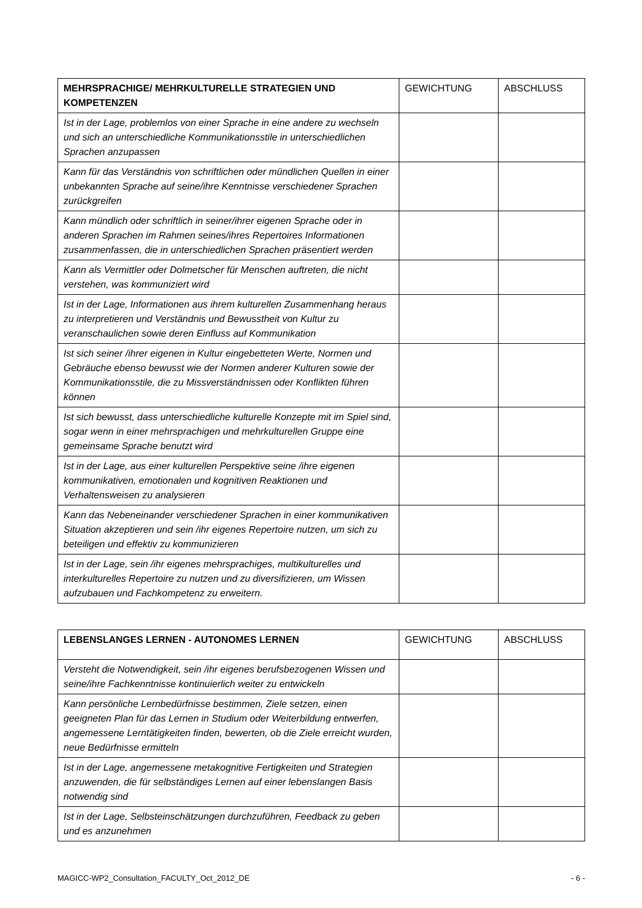| MEHRSPRACHIGE/ MEHRKULTURELLE STRATEGIEN UND KOMPETENZEN | GEWICHTUNG | ABSCHLUSS |
| --- | --- | --- |
| Ist in der Lage, problemlos von einer Sprache in eine andere zu wechseln und sich an unterschiedliche Kommunikationsstile in unterschiedlichen Sprachen anzupassen | | |
| Kann für das Verständnis von schriftlichen oder mündlichen Quellen in einer unbekannten Sprache auf seine/ihre Kenntnisse verschiedener Sprachen zurückgreifen | | |
| Kann mündlich oder schriftlich in seiner/ihrer eigenen Sprache oder in anderen Sprachen im Rahmen seines/ihres Repertoires Informationen zusammenfassen, die in unterschiedlichen Sprachen präsentiert werden | | |
| Kann als Vermittler oder Dolmetscher für Menschen auftreten, die nicht verstehen, was kommuniziert wird | | |
| Ist in der Lage, Informationen aus ihrem kulturellen Zusammenhang heraus zu interpretieren und Verständnis und Bewusstheit von Kultur zu veranschaulichen sowie deren Einfluss auf Kommunikation | | |
| Ist sich seiner /ihrer eigenen in Kultur eingebetteten Werte, Normen und Gebräuche ebenso bewusst wie der Normen anderer Kulturen sowie der Kommunikationsstile, die zu Missverständnissen oder Konflikten führen können | | |
| Ist sich bewusst, dass unterschiedliche kulturelle Konzepte mit im Spiel sind, sogar wenn in einer mehrsprachigen und mehrkulturellen Gruppe eine gemeinsame Sprache benutzt wird | | |
| Ist in der Lage, aus einer kulturellen Perspektive seine /ihre eigenen kommunikativen, emotionalen und kognitiven Reaktionen und Verhaltensweisen zu analysieren | | |
| Kann das Nebeneinander verschiedener Sprachen in einer kommunikativen Situation akzeptieren und sein /ihr eigenes Repertoire nutzen, um sich zu beteiligen und effektiv zu kommunizieren | | |
| Ist in der Lage, sein /ihr eigenes mehrsprachiges, multikulturelles und interkulturelles Repertoire zu nutzen und zu diversifizieren, um Wissen aufzubauen und Fachkompetenz zu erweitern. | | |
| LEBENSLANGES LERNEN - AUTONOMES LERNEN | GEWICHTUNG | ABSCHLUSS |
| --- | --- | --- |
| Versteht die Notwendigkeit, sein /ihr eigenes berufsbezogenen Wissen und seine/ihre Fachkenntnisse kontinuierlich weiter zu entwickeln | | |
| Kann persönliche Lernbedürfnisse bestimmen, Ziele setzen, einen geeigneten Plan für das Lernen in Studium oder Weiterbildung entwerfen, angemessene Lerntätigkeiten finden, bewerten, ob die Ziele erreicht wurden, neue Bedürfnisse ermitteln | | |
| Ist in der Lage, angemessene metakognitive Fertigkeiten und Strategien anzuwenden, die für selbständiges Lernen auf einer lebenslangen Basis notwendig sind | | |
| Ist in der Lage, Selbsteinschätzungen durchzuführen, Feedback zu geben und es anzunehmen | | |
MAGICC-WP2_Consultation_FACULTY_Oct_2012_DE - 6 -